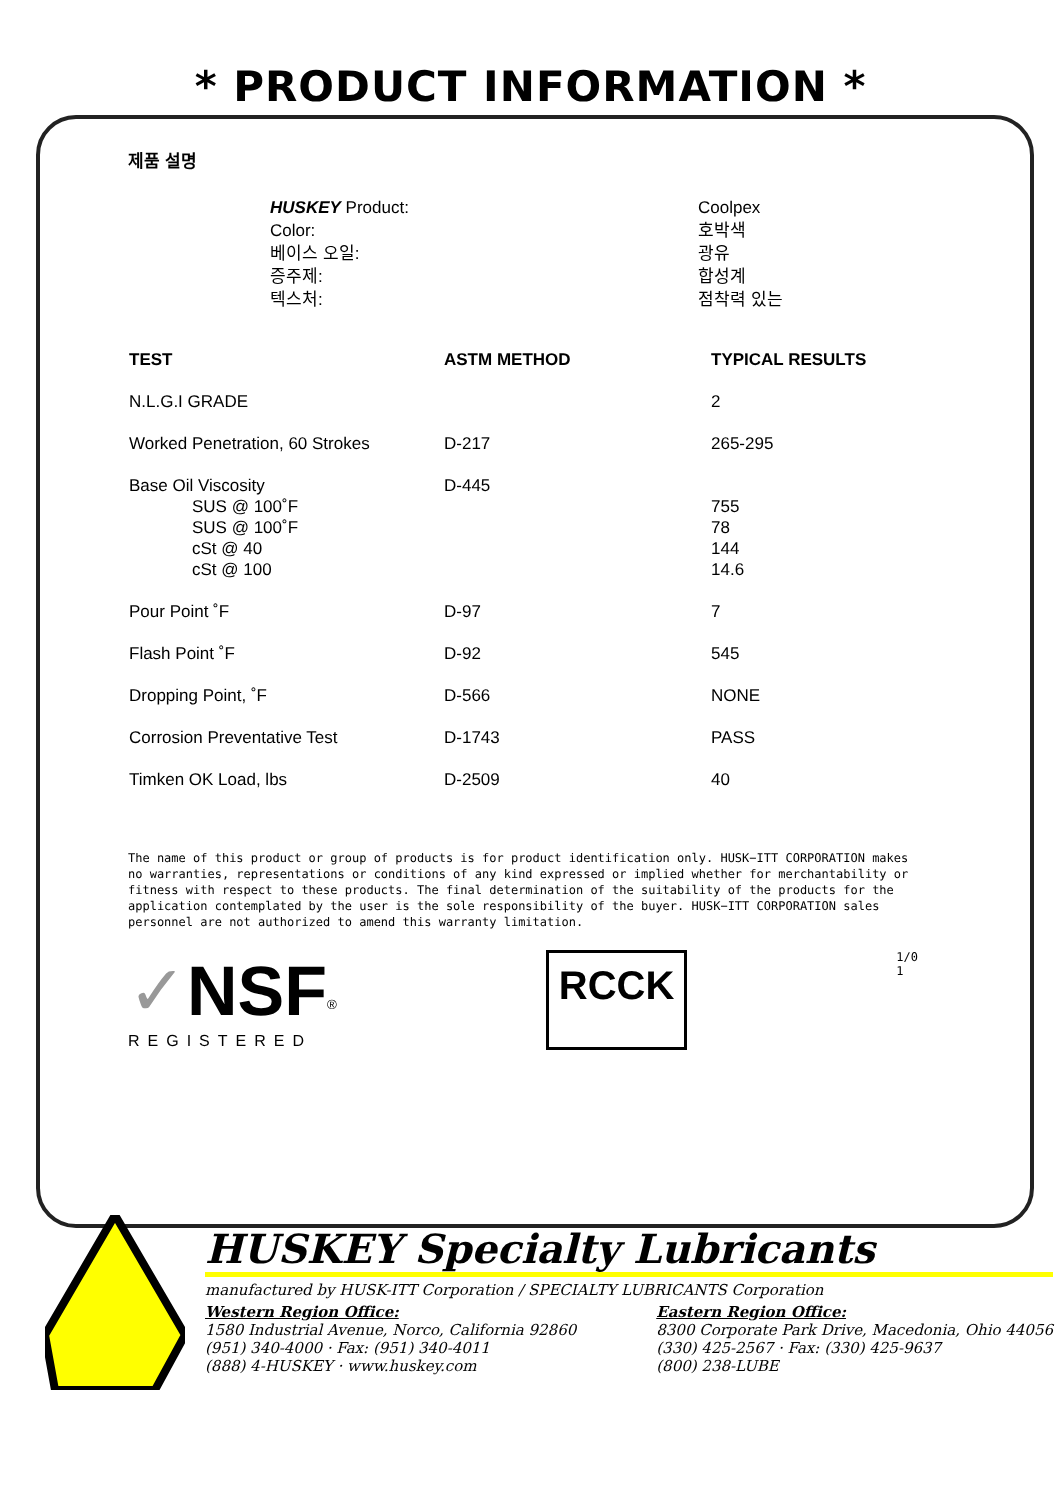* PRODUCT INFORMATION *
제품 설명
HUSKEY Product:
Color:
베이스 오일:
증주제:
텍스처:
Coolpex
호박색
광유
합성계
점착력 있는
| TEST | ASTM METHOD | TYPICAL RESULTS |
| --- | --- | --- |
| N.L.G.I GRADE | | 2 |
| Worked Penetration, 60 Strokes | D-217 | 265-295 |
| Base Oil Viscosity SUS @ 100˚F SUS @ 100˚F cSt @ 40 cSt @ 100 | D-445 | 755 78 144 14.6 |
| Pour Point ˚F | D-97 | 7 |
| Flash Point ˚F | D-92 | 545 |
| Dropping Point, ˚F | D-566 | NONE |
| Corrosion Preventative Test | D-1743 | PASS |
| Timken OK Load, lbs | D-2509 | 40 |
The name of this product or group of products is for product identification only. HUSK−ITT CORPORATION makes no warranties, representations or conditions of any kind expressed or implied whether for merchantability or fitness with respect to these products. The final determination of the suitability of the products for the application contemplated by the user is the sole responsibility of the buyer. HUSK−ITT CORPORATION sales personnel are not authorized to amend this warranty limitation.
✓NSF<sup>®</sup>
REGISTERED
RCCK
1/0
1
HUSKEY Specialty Lubricants
manufactured by HUSK-ITT Corporation / SPECIALTY LUBRICANTS Corporation
Western Region Office:
1580 Industrial Avenue, Norco, California 92860
(951) 340-4000 · Fax: (951) 340-4011
(888) 4-HUSKEY · www.huskey.com
Eastern Region Office:
8300 Corporate Park Drive, Macedonia, Ohio 44056
(330) 425-2567 · Fax: (330) 425-9637
(800) 238-LUBE